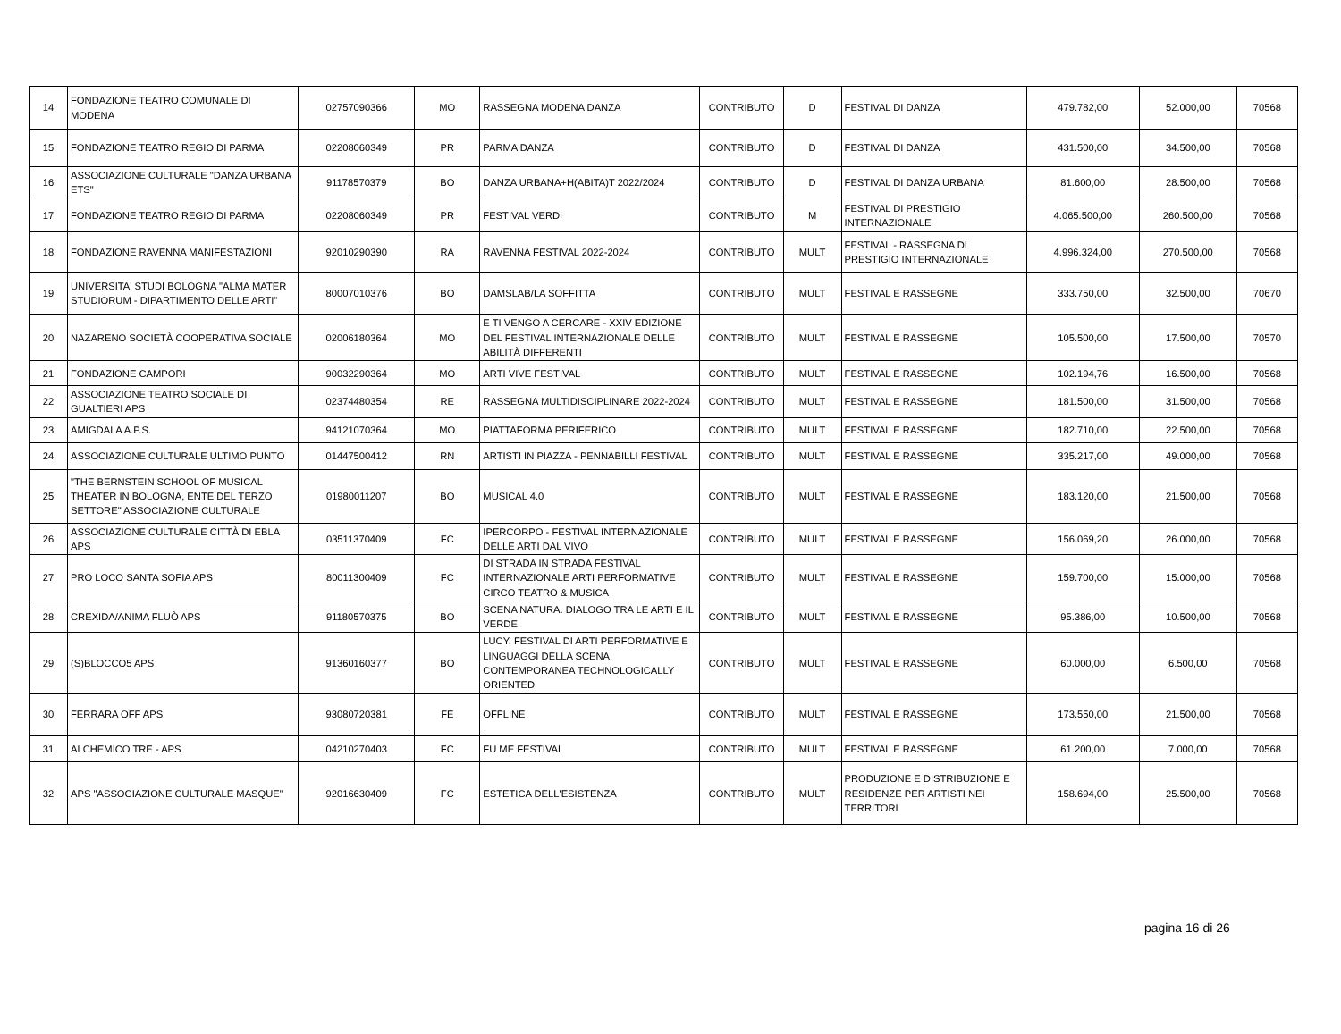| 14 | FONDAZIONE TEATRO COMUNALE DI MODENA | 02757090366 | MO | RASSEGNA MODENA DANZA | CONTRIBUTO | D | FESTIVAL DI DANZA | 479.782,00 | 52.000,00 | 70568 |
| 15 | FONDAZIONE TEATRO REGIO DI PARMA | 02208060349 | PR | PARMA DANZA | CONTRIBUTO | D | FESTIVAL DI DANZA | 431.500,00 | 34.500,00 | 70568 |
| 16 | ASSOCIAZIONE CULTURALE "DANZA URBANA ETS" | 91178570379 | BO | DANZA URBANA+H(ABITA)T 2022/2024 | CONTRIBUTO | D | FESTIVAL DI DANZA URBANA | 81.600,00 | 28.500,00 | 70568 |
| 17 | FONDAZIONE TEATRO REGIO DI PARMA | 02208060349 | PR | FESTIVAL VERDI | CONTRIBUTO | M | FESTIVAL DI PRESTIGIO INTERNAZIONALE | 4.065.500,00 | 260.500,00 | 70568 |
| 18 | FONDAZIONE RAVENNA MANIFESTAZIONI | 92010290390 | RA | RAVENNA FESTIVAL 2022-2024 | CONTRIBUTO | MULT | FESTIVAL - RASSEGNA DI PRESTIGIO INTERNAZIONALE | 4.996.324,00 | 270.500,00 | 70568 |
| 19 | UNIVERSITA' STUDI BOLOGNA "ALMA MATER STUDIORUM - DIPARTIMENTO DELLE ARTI" | 80007010376 | BO | DAMSLAB/LA SOFFITTA | CONTRIBUTO | MULT | FESTIVAL E RASSEGNE | 333.750,00 | 32.500,00 | 70670 |
| 20 | NAZARENO SOCIETÀ COOPERATIVA SOCIALE | 02006180364 | MO | E TI VENGO A CERCARE - XXIV EDIZIONE DEL FESTIVAL INTERNAZIONALE DELLE ABILITÀ DIFFERENTI | CONTRIBUTO | MULT | FESTIVAL E RASSEGNE | 105.500,00 | 17.500,00 | 70570 |
| 21 | FONDAZIONE CAMPORI | 90032290364 | MO | ARTI VIVE FESTIVAL | CONTRIBUTO | MULT | FESTIVAL E RASSEGNE | 102.194,76 | 16.500,00 | 70568 |
| 22 | ASSOCIAZIONE TEATRO SOCIALE DI GUALTIERI APS | 02374480354 | RE | RASSEGNA MULTIDISCIPLINARE 2022-2024 | CONTRIBUTO | MULT | FESTIVAL E RASSEGNE | 181.500,00 | 31.500,00 | 70568 |
| 23 | AMIGDALA A.P.S. | 94121070364 | MO | PIATTAFORMA PERIFERICO | CONTRIBUTO | MULT | FESTIVAL E RASSEGNE | 182.710,00 | 22.500,00 | 70568 |
| 24 | ASSOCIAZIONE CULTURALE ULTIMO PUNTO | 01447500412 | RN | ARTISTI IN PIAZZA - PENNABILLI FESTIVAL | CONTRIBUTO | MULT | FESTIVAL E RASSEGNE | 335.217,00 | 49.000,00 | 70568 |
| 25 | "THE BERNSTEIN SCHOOL OF MUSICAL THEATER IN BOLOGNA, ENTE DEL TERZO SETTORE" ASSOCIAZIONE CULTURALE | 01980011207 | BO | MUSICAL 4.0 | CONTRIBUTO | MULT | FESTIVAL E RASSEGNE | 183.120,00 | 21.500,00 | 70568 |
| 26 | ASSOCIAZIONE CULTURALE CITTÀ DI EBLA APS | 03511370409 | FC | IPERCORPO - FESTIVAL INTERNAZIONALE DELLE ARTI DAL VIVO | CONTRIBUTO | MULT | FESTIVAL E RASSEGNE | 156.069,20 | 26.000,00 | 70568 |
| 27 | PRO LOCO SANTA SOFIA APS | 80011300409 | FC | DI STRADA IN STRADA FESTIVAL INTERNAZIONALE ARTI PERFORMATIVE CIRCO TEATRO & MUSICA | CONTRIBUTO | MULT | FESTIVAL E RASSEGNE | 159.700,00 | 15.000,00 | 70568 |
| 28 | CREXIDA/ANIMA FLUÒ APS | 91180570375 | BO | SCENA NATURA. DIALOGO TRA LE ARTI E IL VERDE | CONTRIBUTO | MULT | FESTIVAL E RASSEGNE | 95.386,00 | 10.500,00 | 70568 |
| 29 | (S)BLOCCO5 APS | 91360160377 | BO | LUCY. FESTIVAL DI ARTI PERFORMATIVE E LINGUAGGI DELLA SCENA CONTEMPORANEA TECHNOLOGICALLY ORIENTED | CONTRIBUTO | MULT | FESTIVAL E RASSEGNE | 60.000,00 | 6.500,00 | 70568 |
| 30 | FERRARA OFF APS | 93080720381 | FE | OFFLINE | CONTRIBUTO | MULT | FESTIVAL E RASSEGNE | 173.550,00 | 21.500,00 | 70568 |
| 31 | ALCHEMICO TRE - APS | 04210270403 | FC | FU ME FESTIVAL | CONTRIBUTO | MULT | FESTIVAL E RASSEGNE | 61.200,00 | 7.000,00 | 70568 |
| 32 | APS "ASSOCIAZIONE CULTURALE MASQUE" | 92016630409 | FC | ESTETICA DELL'ESISTENZA | CONTRIBUTO | MULT | PRODUZIONE E DISTRIBUZIONE E RESIDENZE PER ARTISTI NEI TERRITORI | 158.694,00 | 25.500,00 | 70568 |
pagina 16 di 26